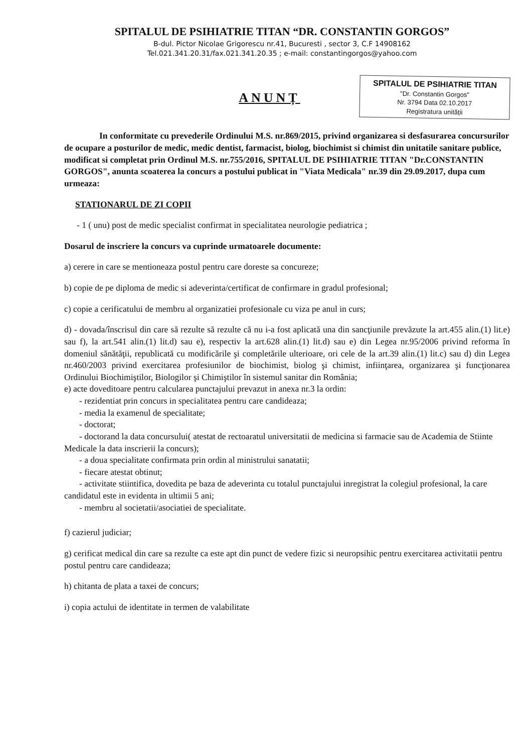SPITALUL DE PSIHIATRIE TITAN “DR. CONSTANTIN GORGOS”
B-dul. Pictor Nicolae Grigorescu nr.41, Bucuresti , sector 3, C.F 14908162
Tel.021.341.20.31/fax.021.341.20.35 ; e-mail: constantingorgos@yahoo.com
ANUNȚ
SPITALUL DE PSIHIATRIE TITAN
"Dr. Constantin Gorgos"
Nr. 3794 Data 02.10.2017
Registratura unității
In conformitate cu prevederile Ordinului M.S. nr.869/2015, privind organizarea si desfasurarea concursurilor de ocupare a posturilor de medic, medic dentist, farmacist, biolog, biochimist si chimist din unitatile sanitare publice, modificat si completat prin Ordinul M.S. nr.755/2016, SPITALUL DE PSIHIATRIE TITAN "Dr.CONSTANTIN GORGOS", anunta scoaterea la concurs a postului publicat in "Viata Medicala" nr.39 din 29.09.2017, dupa cum urmeaza:
STATIONARUL DE ZI COPII
- 1 ( unu) post de medic specialist confirmat in specialitatea neurologie pediatrica ;
Dosarul de inscriere la concurs va cuprinde urmatoarele documente:
a) cerere in care se mentioneaza postul pentru care doreste sa concureze;
b) copie de pe diploma de medic si adeverinta/certificat de confirmare in gradul profesional;
c) copie a cerificatului de membru al organizatiei profesionale cu viza pe anul in curs;
d) - dovada/înscrisul din care să rezulte să rezulte că nu i-a fost aplicată una din sancţiunile prevăzute la art.455 alin.(1) lit.e) sau f), la art.541 alin.(1) lit.d) sau e), respectiv la art.628 alin.(1) lit.d) sau e) din Legea nr.95/2006 privind reforma în domeniul sănătăţii, republicată cu modificările şi completările ulterioare, ori cele de la art.39 alin.(1) lit.c) sau d) din Legea nr.460/2003 privind exercitarea profesiunilor de biochimist, biolog şi chimist, infiinţarea, organizarea şi funcţionarea Ordinului Biochimiştilor, Biologilor şi Chimiştilor în sistemul sanitar din România;
e) acte doveditoare pentru calcularea punctajului prevazut in anexa nr.3 la ordin:
- rezidentiat prin concurs in specialitatea pentru care candideaza;
- media la examenul de specialitate;
- doctorat;
- doctorand la data concursului( atestat de rectoaratul universitatii de medicina si farmacie sau de Academia de Stiinte Medicale la data inscrierii la concurs);
- a doua specialitate confirmata prin ordin al ministrului sanatatii;
- fiecare atestat obtinut;
- activitate stiintifica, dovedita pe baza de adeverinta cu totalul punctajului inregistrat la colegiul profesional, la care candidatul este in evidenta in ultimii 5 ani;
- membru al societatii/asociatiei de specialitate.
f) cazierul judiciar;
g) cerificat medical din care sa rezulte ca este apt din punct de vedere fizic si neuropsihic pentru exercitarea activitatii pentru postul pentru care candideaza;
h) chitanta de plata a taxei de concurs;
i) copia actului de identitate in termen de valabilitate